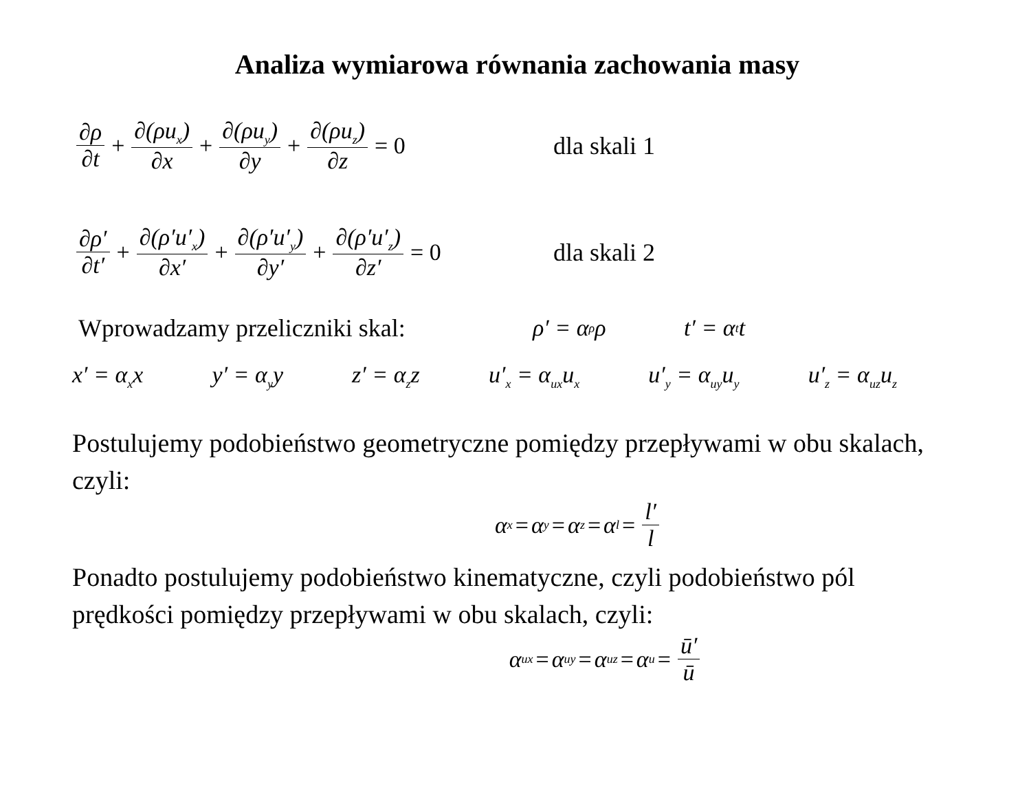Analiza wymiarowa równania zachowania masy
∂ρ ∂t + ∂(ρu<sub>x</sub>) ∂x + ∂(ρu<sub>y</sub>) ∂y + ∂(ρu<sub>z</sub>) ∂z = 0
dla skali 1
∂ρ′ ∂t′ + ∂(ρ′u′<sub>x</sub>) ∂x′ + ∂(ρ′u′<sub>y</sub>) ∂y′ + ∂(ρ′u′<sub>z</sub>) ∂z′ = 0
dla skali 2
Wprowadzamy przeliczniki skal: ρ′ = α<sub>ρ</sub>ρ t′ = α<sub>t</sub>t
x′ = α<sub>x</sub>x y′ = α<sub>y</sub>y z′ = α<sub>z</sub>z u′<sub>x</sub> = α<sub>ux</sub>u<sub>x</sub> u′<sub>y</sub> = α<sub>uy</sub>u<sub>y</sub> u′<sub>z</sub> = α<sub>uz</sub>u<sub>z</sub>
Postulujemy podobieństwo geometryczne pomiędzy przepływami w obu skalach, czyli:
α<sub>x</sub> = α<sub>y</sub> = α<sub>z</sub> = α<sub>l</sub> = l′ l
Ponadto postulujemy podobieństwo kinematyczne, czyli podobieństwo pól prędkości pomiędzy przepływami w obu skalach, czyli:
α<sub>ux</sub> = α<sub>uy</sub> = α<sub>uz</sub> = α<sub>u</sub> = ū′ ū